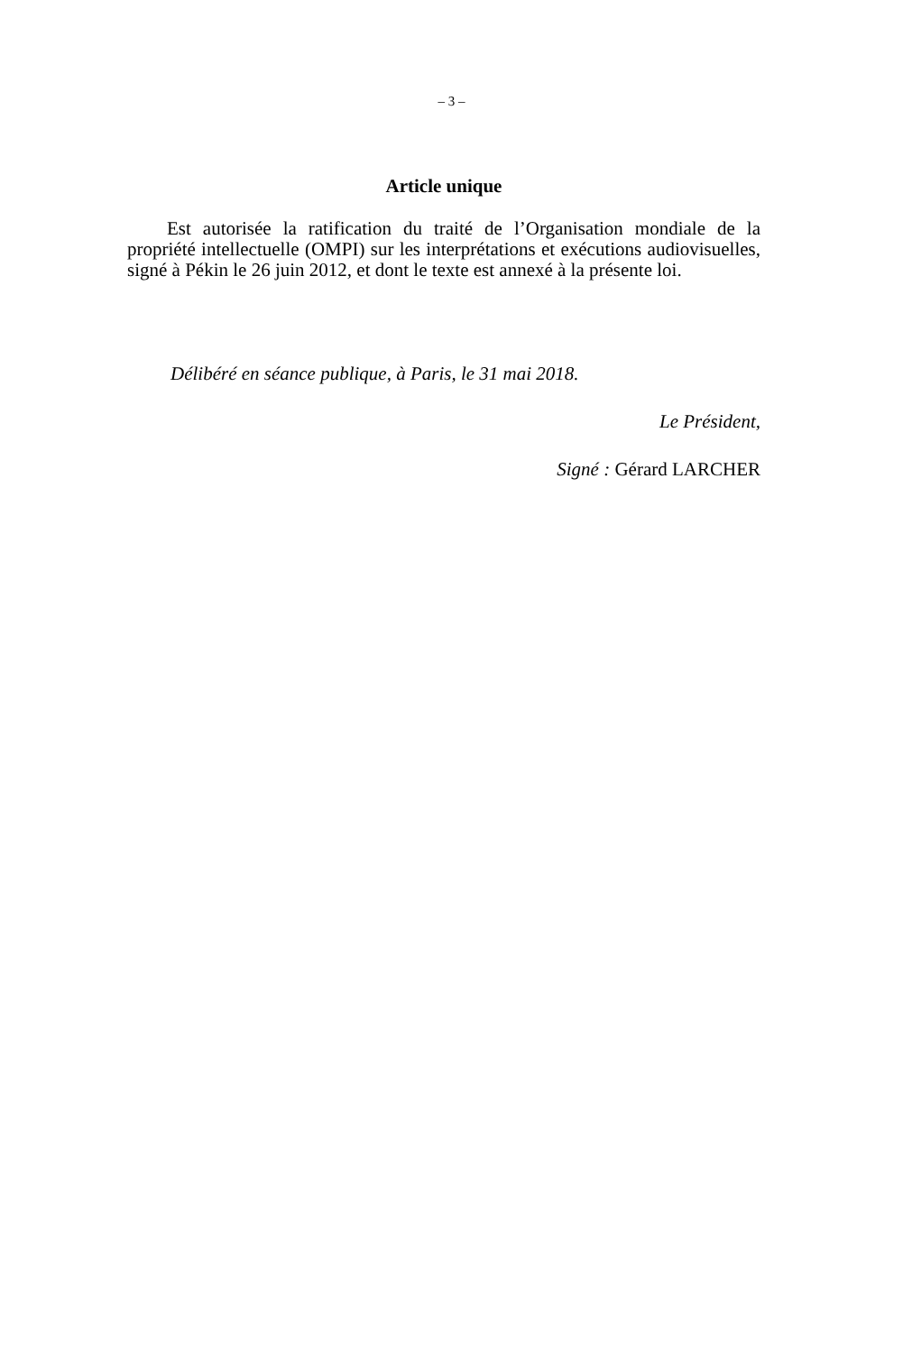– 3 –
Article unique
Est autorisée la ratification du traité de l’Organisation mondiale de la propriété intellectuelle (OMPI) sur les interprétations et exécutions audiovisuelles, signé à Pékin le 26 juin 2012, et dont le texte est annexé à la présente loi.
Délibéré en séance publique, à Paris, le 31 mai 2018.
Le Président,
Signé : Gérard LARCHER